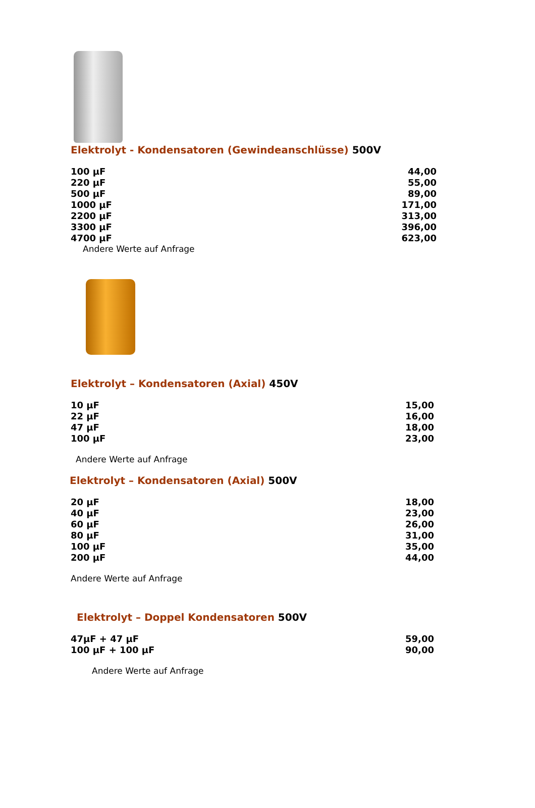Elektrolyt - Kondensatoren (Gewindeanschlüsse) 500V
| 100 µF | 44,00 |
| 220 µF | 55,00 |
| 500 µF | 89,00 |
| 1000 µF | 171,00 |
| 2200 µF | 313,00 |
| 3300 µF | 396,00 |
| 4700 µF | 623,00 |
Andere Werte auf Anfrage
Elektrolyt – Kondensatoren (Axial) 450V
| 10 µF | 15,00 |
| 22 µF | 16,00 |
| 47 µF | 18,00 |
| 100 µF | 23,00 |
Andere Werte auf Anfrage
Elektrolyt – Kondensatoren (Axial) 500V
| 20 µF | 18,00 |
| 40 µF | 23,00 |
| 60 µF | 26,00 |
| 80 µF | 31,00 |
| 100 µF | 35,00 |
| 200 µF | 44,00 |
Andere Werte auf Anfrage
Elektrolyt – Doppel Kondensatoren 500V
| 47µF + 47 µF | 59,00 |
| 100 µF + 100 µF | 90,00 |
Andere Werte auf Anfrage